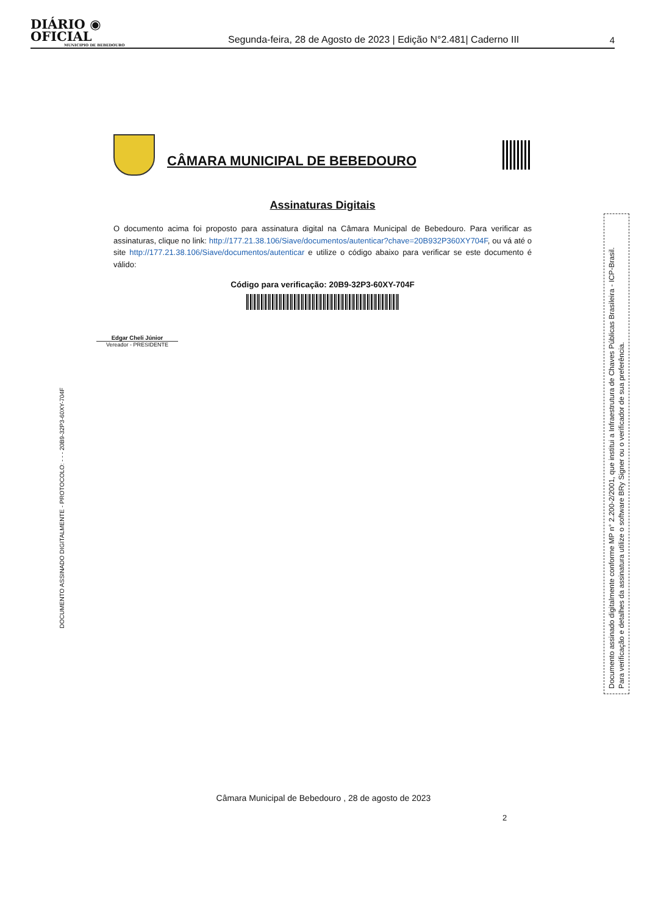DIÁRIO ◉ OFICIAL
MUNICIPIO DE BEBEDOURO
Segunda-feira, 28 de Agosto de 2023 | Edição N°2.481| Caderno III
4
CÂMARA MUNICIPAL DE BEBEDOURO
Assinaturas Digitais
O documento acima foi proposto para assinatura digital na Câmara Municipal de Bebedouro. Para verificar as assinaturas, clique no link: http://177.21.38.106/Siave/documentos/autenticar?chave=20B932P360XY704F, ou vá até o site http://177.21.38.106/Siave/documentos/autenticar e utilize o código abaixo para verificar se este documento é válido:
Código para verificação: 20B9-32P3-60XY-704F
Edgar Cheli Júnior
Vereador - PRESIDENTE
DOCUMENTO ASSINADO DIGITALMENTE - PROTOCOLO: - - - 20B9-32P3-60XY-704F
Documento assinado digitalmente conforme MP n° 2.200-2/2001, que institui a Infraestrutura de Chaves Públicas Brasileira - ICP-Brasil.
Para verificação e detalhes da assinatura utilize o software BRy Signer ou o verificador de sua preferência.
Câmara Municipal de Bebedouro , 28 de agosto de 2023
2